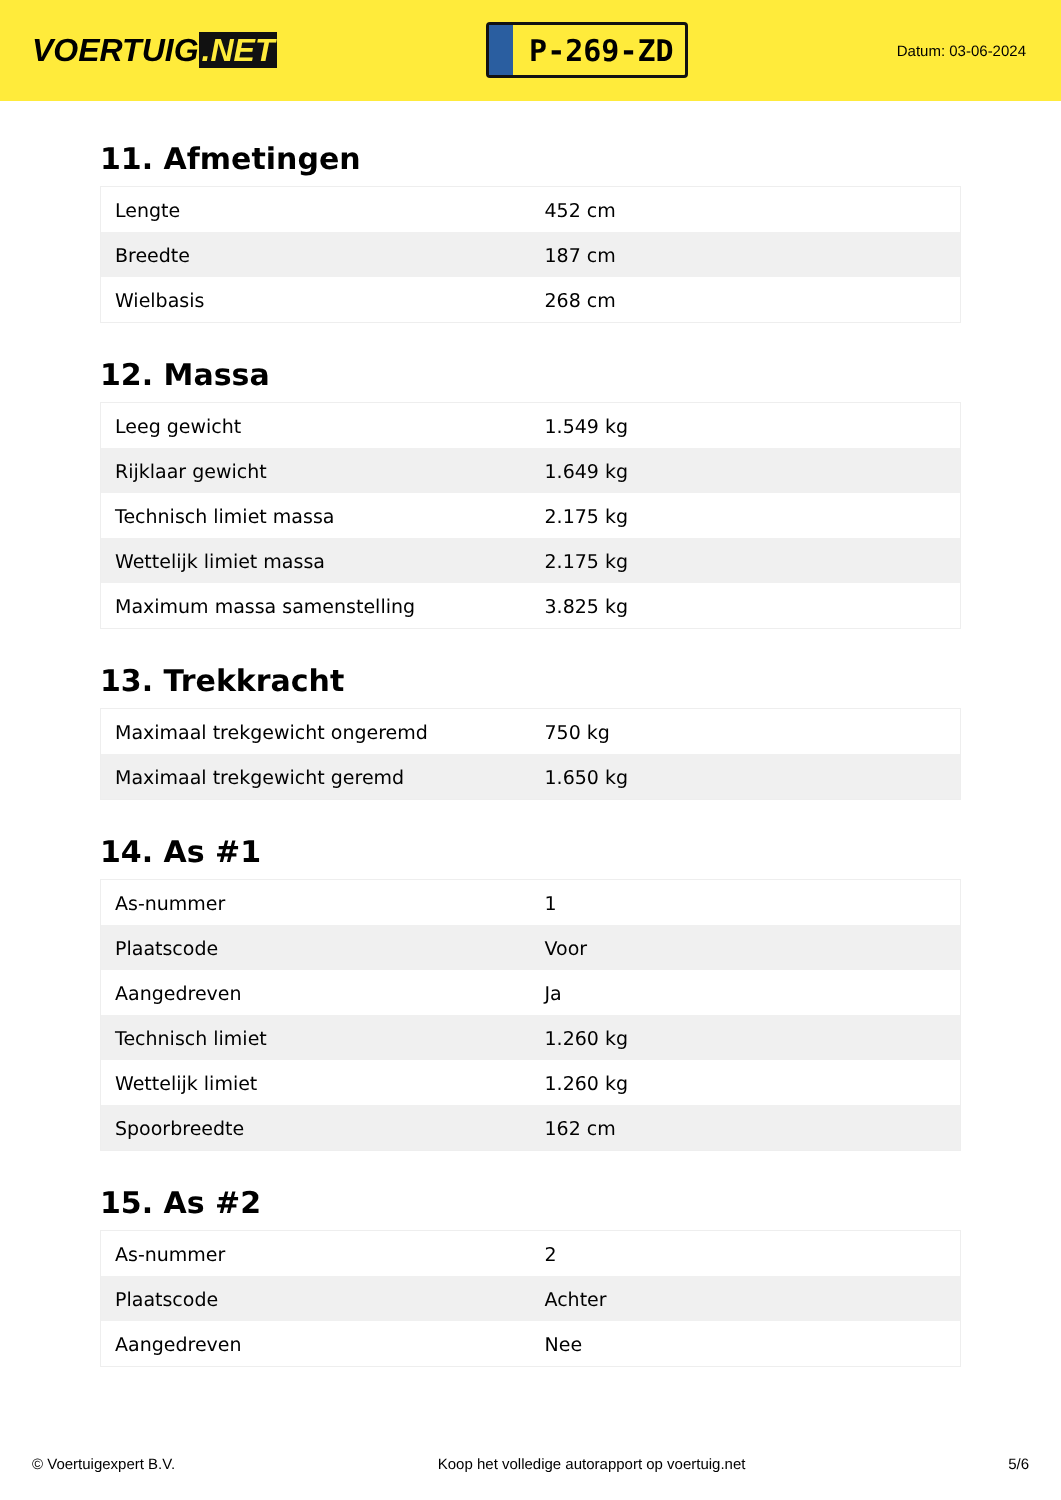VOERTUIG.NET
P-269-ZD
Datum: 03-06-2024
11. Afmetingen
| Lengte | 452 cm |
| Breedte | 187 cm |
| Wielbasis | 268 cm |
12. Massa
| Leeg gewicht | 1.549 kg |
| Rijklaar gewicht | 1.649 kg |
| Technisch limiet massa | 2.175 kg |
| Wettelijk limiet massa | 2.175 kg |
| Maximum massa samenstelling | 3.825 kg |
13. Trekkracht
| Maximaal trekgewicht ongeremd | 750 kg |
| Maximaal trekgewicht geremd | 1.650 kg |
14. As #1
| As-nummer | 1 |
| Plaatscode | Voor |
| Aangedreven | Ja |
| Technisch limiet | 1.260 kg |
| Wettelijk limiet | 1.260 kg |
| Spoorbreedte | 162 cm |
15. As #2
| As-nummer | 2 |
| Plaatscode | Achter |
| Aangedreven | Nee |
© Voertuigexpert B.V. Koop het volledige autorapport op voertuig.net 5/6